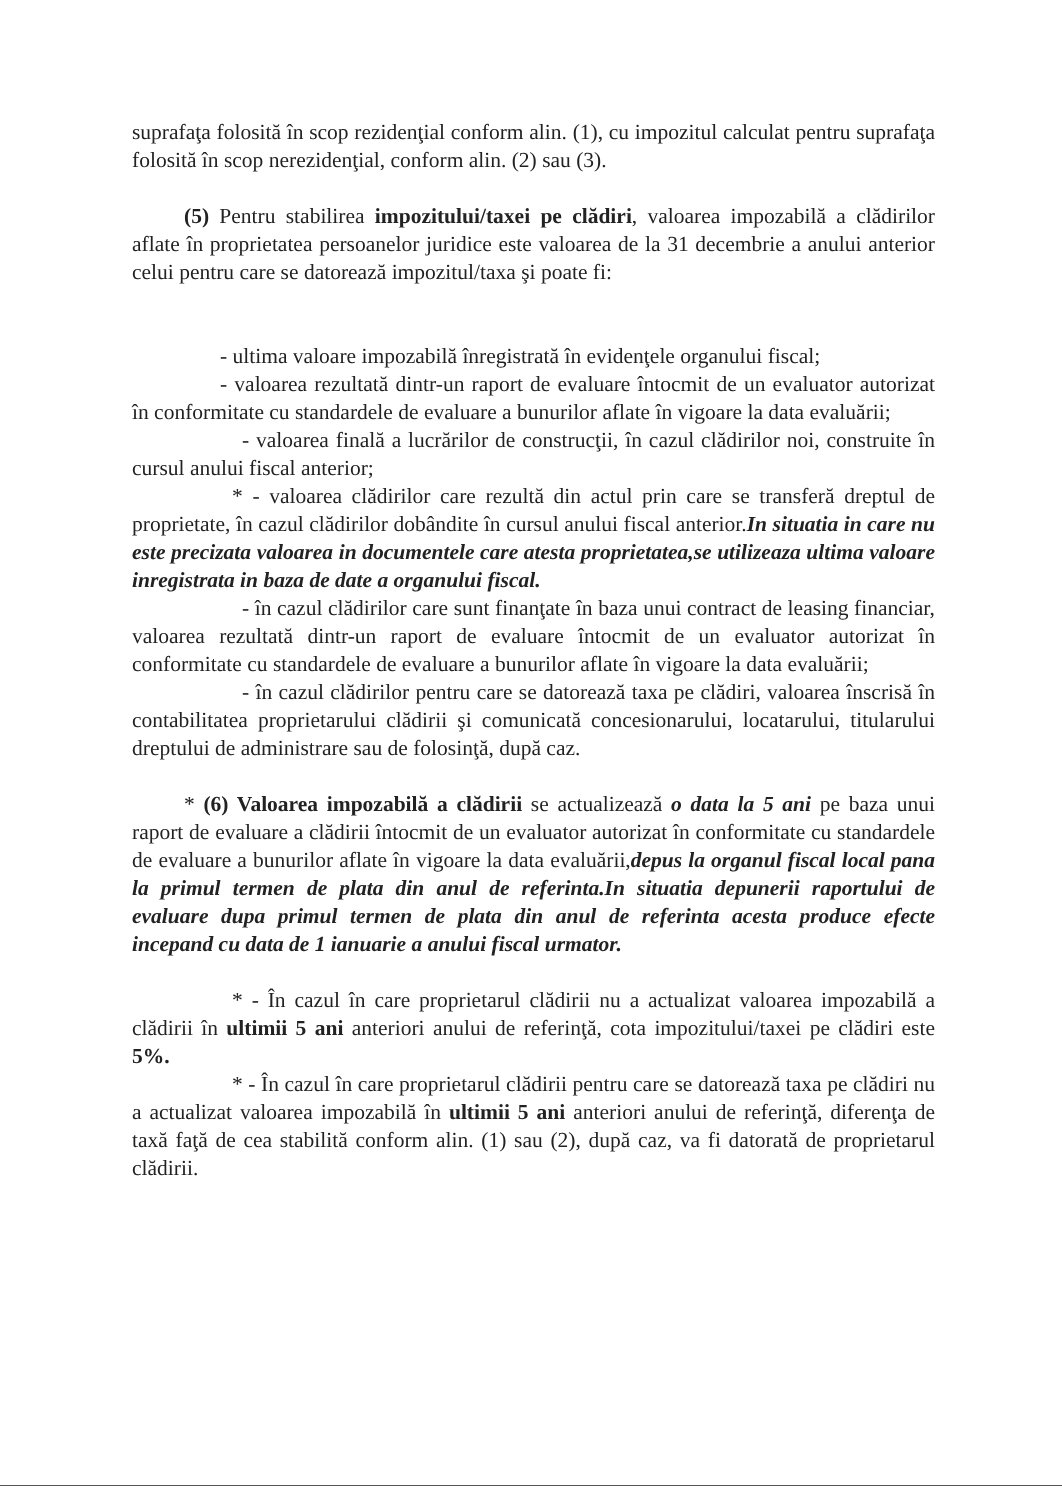suprafaţa folosită în scop rezidenţial conform alin. (1), cu impozitul calculat pentru suprafaţa folosită în scop nerezidenţial, conform alin. (2) sau (3).
(5) Pentru stabilirea impozitului/taxei pe clădiri, valoarea impozabilă a clădirilor aflate în proprietatea persoanelor juridice este valoarea de la 31 decembrie a anului anterior celui pentru care se datorează impozitul/taxa şi poate fi:
- ultima valoare impozabilă înregistrată în evidenţele organului fiscal;
- valoarea rezultată dintr-un raport de evaluare întocmit de un evaluator autorizat în conformitate cu standardele de evaluare a bunurilor aflate în vigoare la data evaluării;
- valoarea finală a lucrărilor de construcţii, în cazul clădirilor noi, construite în cursul anului fiscal anterior;
* - valoarea clădirilor care rezultă din actul prin care se transferă dreptul de proprietate, în cazul clădirilor dobândite în cursul anului fiscal anterior.In situatia in care nu este precizata valoarea in documentele care atesta proprietatea,se utilizeaza ultima valoare inregistrata in baza de date a organului fiscal.
- în cazul clădirilor care sunt finanţate în baza unui contract de leasing financiar, valoarea rezultată dintr-un raport de evaluare întocmit de un evaluator autorizat în conformitate cu standardele de evaluare a bunurilor aflate în vigoare la data evaluării;
- în cazul clădirilor pentru care se datorează taxa pe clădiri, valoarea înscrisă în contabilitatea proprietarului clădirii şi comunicată concesionarului, locatarului, titularului dreptului de administrare sau de folosinţă, după caz.
* (6) Valoarea impozabilă a clădirii se actualizează o data la 5 ani pe baza unui raport de evaluare a clădirii întocmit de un evaluator autorizat în conformitate cu standardele de evaluare a bunurilor aflate în vigoare la data evaluării,depus la organul fiscal local pana la primul termen de plata din anul de referinta.In situatia depunerii raportului de evaluare dupa primul termen de plata din anul de referinta acesta produce efecte incepand cu data de 1 ianuarie a anului fiscal urmator.
* - În cazul în care proprietarul clădirii nu a actualizat valoarea impozabilă a clădirii în ultimii 5 ani anteriori anului de referinţă, cota impozitului/taxei pe clădiri este 5%.
* - În cazul în care proprietarul clădirii pentru care se datorează taxa pe clădiri nu a actualizat valoarea impozabilă în ultimii 5 ani anteriori anului de referinţă, diferenţa de taxă faţă de cea stabilită conform alin. (1) sau (2), după caz, va fi datorată de proprietarul clădirii.